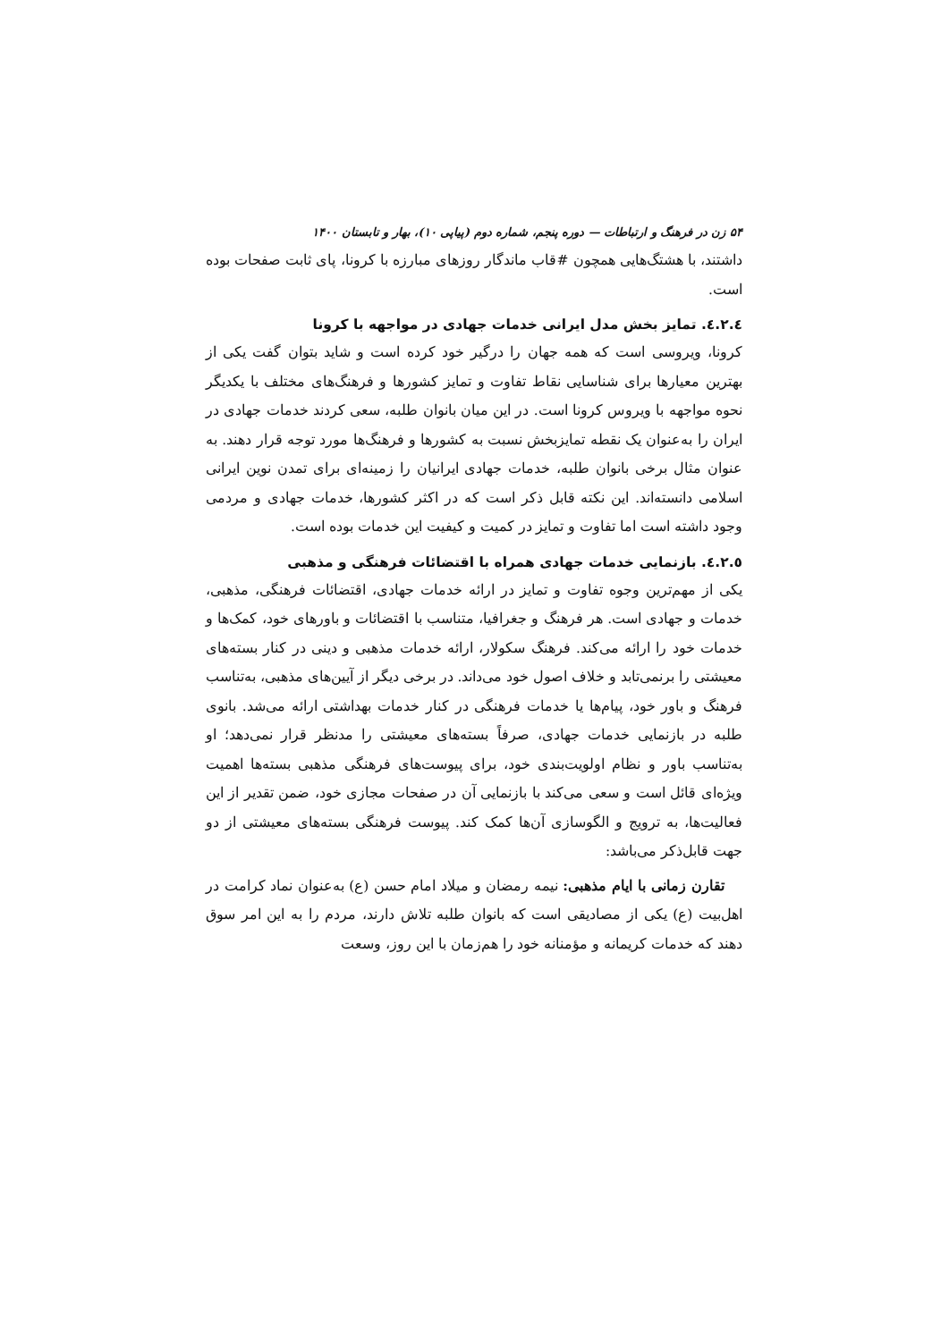۵۴ زن در فرهنگ و ارتباطات — دوره پنجم، شماره دوم (پیاپی ۱۰)، بهار و تابستان ۱۴۰۰
داشتند، با هشتگ‌هایی همچون #قاب ماندگار روزهای مبارزه با کرونا، پای ثابت صفحات بوده است.
٤.٢.٤. تمایز بخش مدل ایرانی خدمات جهادی در مواجهه با کرونا
کرونا، ویروسی است که همه جهان را درگیر خود کرده است و شاید بتوان گفت یکی از بهترین معیارها برای شناسایی نقاط تفاوت و تمایز کشورها و فرهنگ‌های مختلف با یکدیگر نحوه مواجهه با ویروس کرونا است. در این میان بانوان طلبه، سعی کردند خدمات جهادی در ایران را به‌عنوان یک نقطه تمایزبخش نسبت به کشورها و فرهنگ‌ها مورد توجه قرار دهند. به عنوان مثال برخی بانوان طلبه، خدمات جهادی ایرانیان را زمینه‌ای برای تمدن نوین ایرانی اسلامی دانسته‌اند. این نکته قابل ذکر است که در اکثر کشورها، خدمات جهادی و مردمی وجود داشته است اما تفاوت و تمایز در کمیت و کیفیت این خدمات بوده است.
٤.٢.٥. بازنمایی خدمات جهادی همراه با اقتضائات فرهنگی و مذهبی
یکی از مهم‌ترین وجوه تفاوت و تمایز در ارائه خدمات جهادی، اقتضائات فرهنگی، مذهبی، خدمات و جهادی است. هر فرهنگ و جغرافیا، متناسب با اقتضائات و باورهای خود، کمک‌ها و خدمات خود را ارائه می‌کند. فرهنگ سکولار، ارائه خدمات مذهبی و دینی در کنار بسته‌های معیشتی را برنمی‌تابد و خلاف اصول خود می‌داند. در برخی دیگر از آیین‌های مذهبی، به‌تناسب فرهنگ و باور خود، پیام‌ها یا خدمات فرهنگی در کنار خدمات بهداشتی ارائه می‌شد. بانوی طلبه در بازنمایی خدمات جهادی، صرفاً بسته‌های معیشتی را مدنظر قرار نمی‌دهد؛ او به‌تناسب باور و نظام اولویت‌بندی خود، برای پیوست‌های فرهنگی مذهبی بسته‌ها اهمیت ویژه‌ای قائل است و سعی می‌کند با بازنمایی آن در صفحات مجازی خود، ضمن تقدیر از این فعالیت‌ها، به ترویج و الگوسازی آن‌ها کمک کند. پیوست فرهنگی بسته‌های معیشتی از دو جهت قابل‌ذکر می‌باشد:
تقارن زمانی با ایام مذهبی: نیمه رمضان و میلاد امام حسن (ع) به‌عنوان نماد کرامت در اهل‌بیت (ع) یکی از مصادیقی است که بانوان طلبه تلاش دارند، مردم را به این امر سوق دهند که خدمات کریمانه و مؤمنانه خود را هم‌زمان با این روز، وسعت